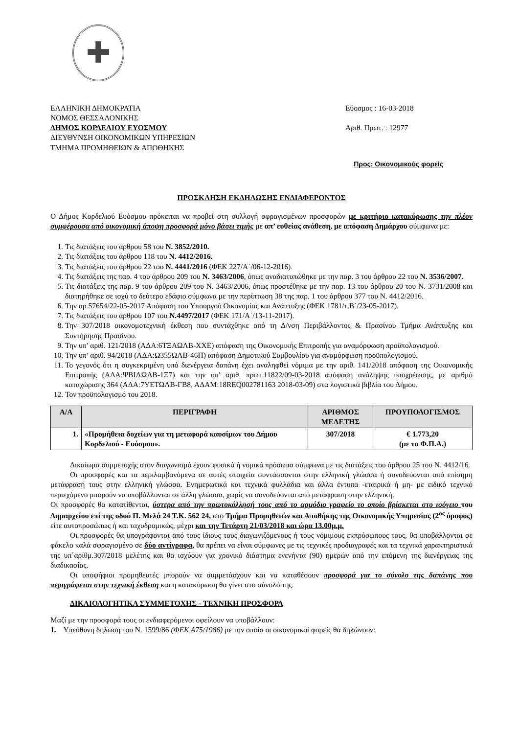✚
ΕΛΛΗΝΙΚΗ ΔΗΜΟΚΡΑΤΙΑ
ΝΟΜΟΣ ΘΕΣΣΑΛΟΝΙΚΗΣ
ΔΗΜΟΣ ΚΟΡΔΕΛΙΟΥ ΕΥΟΣΜΟΥ
ΔΙΕΥΘΥΝΣΗ ΟΙΚΟΝΟΜΙΚΩΝ ΥΠΗΡΕΣΙΩΝ
ΤΜΗΜΑ ΠΡΟΜΗΘΕΙΩΝ & ΑΠΟΘΗΚΗΣ
Εύοσμος : 16-03-2018
Αριθ. Πρωτ. : 12977
Προς: Οικονομικούς φορείς
ΠΡΟΣΚΛΗΣΗ ΕΚΔΗΛΩΣΗΣ ΕΝΔΙΑΦΕΡΟΝΤΟΣ
Ο Δήμος Κορδελιού Ευόσμου πρόκειται να προβεί στη συλλογή σφραγισμένων προσφορών με κριτήριο κατακύρωσης την πλέον συμφέρουσα από οικονομική άποψη προσφορά μόνο βάσει τιμής με απ’ ευθείας ανάθεση, με απόφαση Δημάρχου σύμφωνα με:
1. Τις διατάξεις του άρθρου 58 του Ν. 3852/2010.
2. Τις διατάξεις του άρθρου 118 του Ν. 4412/2016.
3. Τις διατάξεις του άρθρου 22 του Ν. 4441/2016 (ΦΕΚ 227/Α΄/06-12-2016).
4. Τις διατάξεις της παρ. 4 του άρθρου 209 του Ν. 3463/2006, όπως αναδιατυπώθηκε με την παρ. 3 του άρθρου 22 του Ν. 3536/2007.
5. Τις διατάξεις της παρ. 9 του άρθρου 209 του Ν. 3463/2006, όπως προστέθηκε με την παρ. 13 του άρθρου 20 του Ν. 3731/2008 και διατηρήθηκε σε ισχύ το δεύτερο εδάφιο σύμφωνα με την περίπτωση 38 της παρ. 1 του άρθρου 377 του Ν. 4412/2016.
6. Την αρ.57654/22-05-2017 Απόφαση του Υπουργού Οικονομίας και Ανάπτυξης (ΦΕΚ 1781/τ.Β΄/23-05-2017).
7. Τις διατάξεις του άρθρου 107 του Ν.4497/2017 (ΦΕΚ 171/Α΄/13-11-2017).
8. Την 307/2018 οικονομοτεχνική έκθεση που συντάχθηκε από τη Δ/νση Περιβάλλοντος & Πρασίνου Τμήμα Ανάπτυξης και Συντήρησης Πρασίνου.
9. Την υπ’ αριθ. 121/2018 (ΑΔΑ:6ΤΞΑΩΛΒ-ΧΧΕ) απόφαση της Οικονομικής Επιτροπής για αναμόρφωση προϋπολογισμού.
10. Την υπ’ αριθ. 94/2018 (ΑΔΑ:Ω355ΩΛΒ-46Π) απόφαση Δημοτικού Συμβουλίου για αναμόρφωση προϋπολογισμού.
11. Το γεγονός ότι η συγκεκριμένη υπό διενέργεια δαπάνη έχει αναληφθεί νόμιμα με την αριθ. 141/2018 απόφαση της Οικονομικής Επιτροπής (ΑΔΑ:ΨΒΙΛΩΛΒ-1Ξ7) και την υπ’ αριθ. πρωτ.11822/09-03-2018 απόφαση ανάληψης υποχρέωσης, με αριθμό καταχώρισης 364 (ΑΔΑ:7ΥΕΤΩΛΒ-ΓΒ8, ΑΔΑΜ:18REQ002781163 2018-03-09) στα λογιστικά βιβλία του Δήμου.
12. Τον προϋπολογισμό του 2018.
| Α/Α | ΠΕΡΙΓΡΑΦΗ | ΑΡΙΘΜΟΣ ΜΕΛΕΤΗΣ | ΠΡΟΥΠΟΛΟΓΙΣΜΟΣ |
| --- | --- | --- | --- |
| 1. | «Προμήθεια δοχείων για τη μεταφορά καυσίμων του Δήμου Κορδελιού - Ευόσμου». | 307/2018 | € 1.773,20 (με το Φ.Π.Α.) |
Δικαίωμα συμμετοχής στον διαγωνισμό έχουν φυσικά ή νομικά πρόσωπα σύμφωνα με τις διατάξεις του άρθρου 25 του Ν. 4412/16.
Οι προσφορές και τα περιλαμβανόμενα σε αυτές στοιχεία συντάσσονται στην ελληνική γλώσσα ή συνοδεύονται από επίσημη μετάφρασή τους στην ελληνική γλώσσα. Ενημερωτικά και τεχνικά φυλλάδια και άλλα έντυπα -εταιρικά ή μη- με ειδικό τεχνικό περιεχόμενο μπορούν να υποβάλλονται σε άλλη γλώσσα, χωρίς να συνοδεύονται από μετάφραση στην ελληνική.
Οι προσφορές θα κατατίθενται, ύστερα από την πρωτοκόλλησή τους από το αρμόδιο γραφείο το οποίο βρίσκεται στο ισόγειο του Δημαρχείου επί της οδού Π. Μελά 24 Τ.Κ. 562 24, στο Τμήμα Προμηθειών και Αποθήκης της Οικονομικής Υπηρεσίας (2<sup>ος</sup> όροφος) είτε αυτοπροσώπως ή και ταχυδρομικώς, μέχρι και την Τετάρτη 21/03/2018 και ώρα 13.00μ.μ.
Οι προσφορές θα υπογράφονται από τους ίδιους τους διαγωνιζόμενους ή τους νόμιμους εκπρόσωπους τους, θα υποβάλλονται σε φάκελο καλά σφραγισμένο σε δύο αντίγραφα, θα πρέπει να είναι σύμφωνες με τις τεχνικές προδιαγραφές και τα τεχνικά χαρακτηριστικά της υπ΄αρίθμ.307/2018 μελέτης και θα ισχύουν για χρονικό διάστημα ενενήντα (90) ημερών από την επόμενη της διενέργειας της διαδικασίας.
Οι υποψήφιοι προμηθευτές μπορούν να συμμετάσχουν και να καταθέσουν προσφορά για το σύνολο της δαπάνης που περιγράφεται στην τεχνική έκθεση και η κατακύρωση θα γίνει στο σύνολό της.
ΔΙΚΑΙΟΛΟΓΗΤΙΚΑ ΣΥΜΜΕΤΟΧΗΣ - ΤΕΧΝΙΚΗ ΠΡΟΣΦΟΡΑ
Μαζί με την προσφορά τους οι ενδιαφερόμενοι οφείλουν να υποβάλλουν:
1. Υπεύθυνη δήλωση του Ν. 1599/86 (ΦΕΚ Α75/1986) με την οποία οι οικονομικοί φορείς θα δηλώνουν: